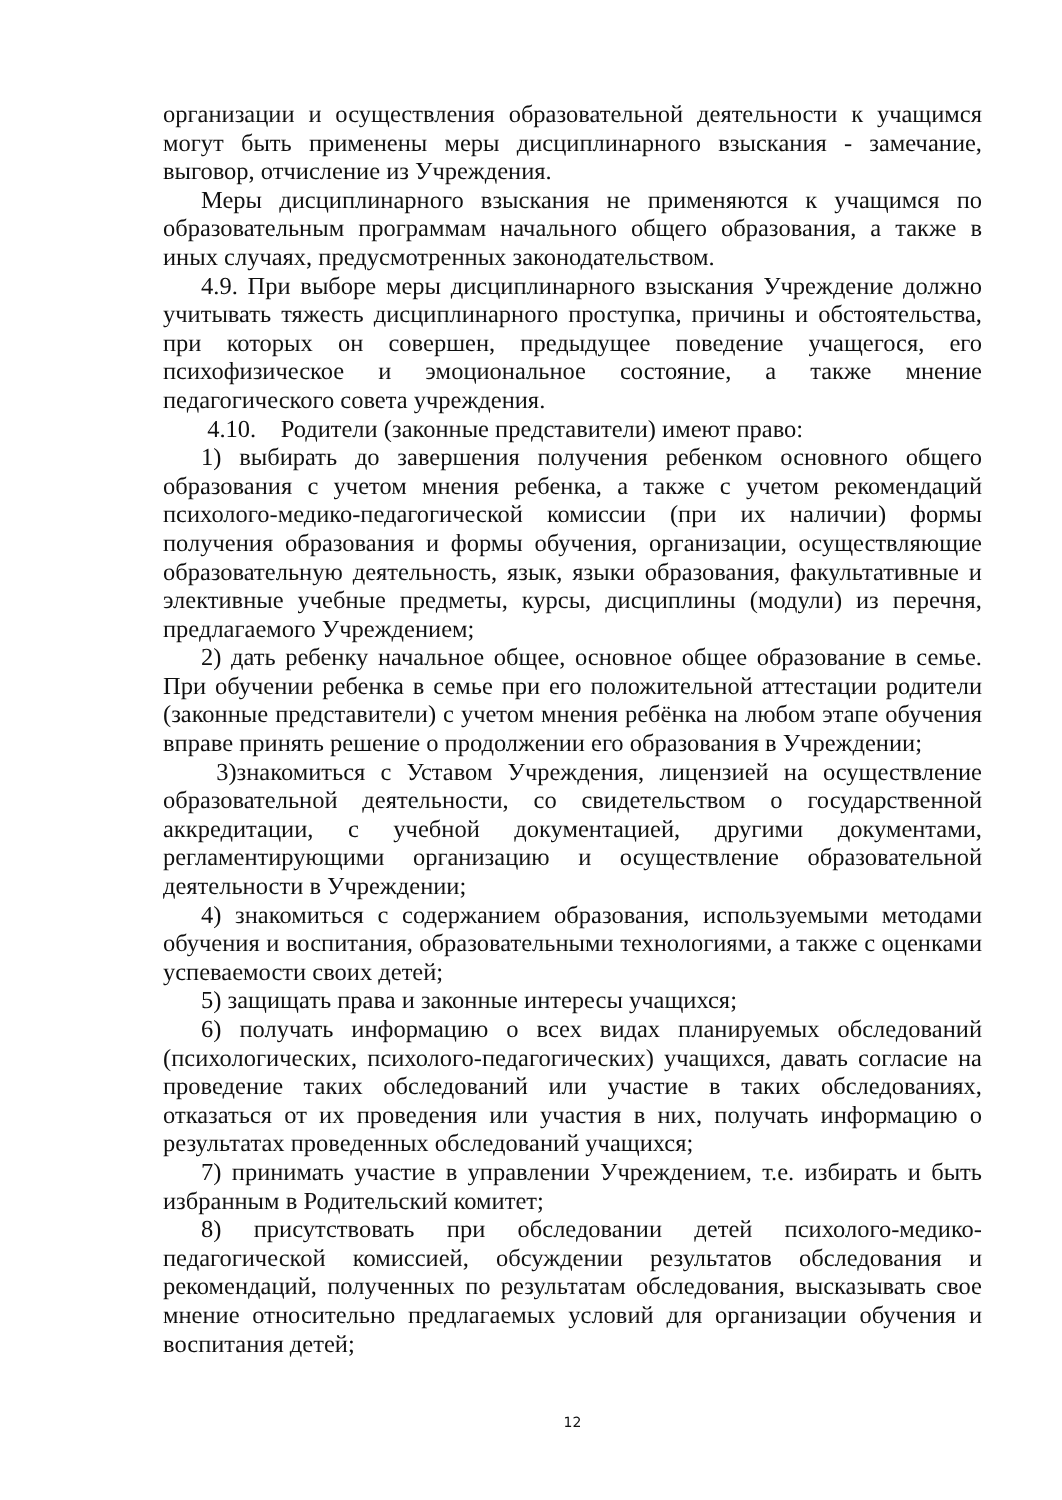организации и осуществления образовательной деятельности к учащимся могут быть применены меры дисциплинарного взыскания - замечание, выговор, отчисление из Учреждения.
Меры дисциплинарного взыскания не применяются к учащимся по образовательным программам начального общего образования, а также в иных случаях, предусмотренных законодательством.
4.9. При выборе меры дисциплинарного взыскания Учреждение должно учитывать тяжесть дисциплинарного проступка, причины и обстоятельства, при которых он совершен, предыдущее поведение учащегося, его психофизическое и эмоциональное состояние, а также мнение педагогического совета учреждения.
4.10. Родители (законные представители) имеют право:
1) выбирать до завершения получения ребенком основного общего образования с учетом мнения ребенка, а также с учетом рекомендаций психолого-медико-педагогической комиссии (при их наличии) формы получения образования и формы обучения, организации, осуществляющие образовательную деятельность, язык, языки образования, факультативные и элективные учебные предметы, курсы, дисциплины (модули) из перечня, предлагаемого Учреждением;
2) дать ребенку начальное общее, основное общее образование в семье. При обучении ребенка в семье при его положительной аттестации родители (законные представители) с учетом мнения ребёнка на любом этапе обучения вправе принять решение о продолжении его образования в Учреждении;
3)знакомиться с Уставом Учреждения, лицензией на осуществление образовательной деятельности, со свидетельством о государственной аккредитации, с учебной документацией, другими документами, регламентирующими организацию и осуществление образовательной деятельности в Учреждении;
4) знакомиться с содержанием образования, используемыми методами обучения и воспитания, образовательными технологиями, а также с оценками успеваемости своих детей;
5) защищать права и законные интересы учащихся;
6) получать информацию о всех видах планируемых обследований (психологических, психолого-педагогических) учащихся, давать согласие на проведение таких обследований или участие в таких обследованиях, отказаться от их проведения или участия в них, получать информацию о результатах проведенных обследований учащихся;
7) принимать участие в управлении Учреждением, т.е. избирать и быть избранным в Родительский комитет;
8) присутствовать при обследовании детей психолого-медико-педагогической комиссией, обсуждении результатов обследования и рекомендаций, полученных по результатам обследования, высказывать свое мнение относительно предлагаемых условий для организации обучения и воспитания детей;
12